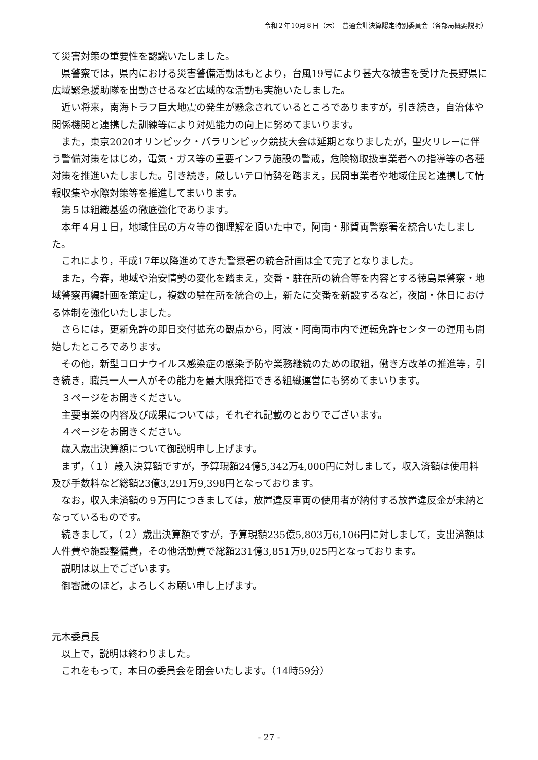令和２年10月８日（木）　普通会計決算認定特別委員会（各部局概要説明）
て災害対策の重要性を認識いたしました。
県警察では，県内における災害警備活動はもとより，台風19号により甚大な被害を受けた長野県に広域緊急援助隊を出動させるなど広域的な活動も実施いたしました。
近い将来，南海トラフ巨大地震の発生が懸念されているところでありますが，引き続き，自治体や関係機関と連携した訓練等により対処能力の向上に努めてまいります。
また，東京2020オリンピック・パラリンピック競技大会は延期となりましたが，聖火リレーに伴う警備対策をはじめ，電気・ガス等の重要インフラ施設の警戒，危険物取扱事業者への指導等の各種対策を推進いたしました。引き続き，厳しいテロ情勢を踏まえ，民間事業者や地域住民と連携して情報収集や水際対策等を推進してまいります。
第５は組織基盤の徹底強化であります。
本年４月１日，地域住民の方々等の御理解を頂いた中で，阿南・那賀両警察署を統合いたしました。
これにより，平成17年以降進めてきた警察署の統合計画は全て完了となりました。
また，今春，地域や治安情勢の変化を踏まえ，交番・駐在所の統合等を内容とする徳島県警察・地域警察再編計画を策定し，複数の駐在所を統合の上，新たに交番を新設するなど，夜間・休日における体制を強化いたしました。
さらには，更新免許の即日交付拡充の観点から，阿波・阿南両市内で運転免許センターの運用も開始したところであります。
その他，新型コロナウイルス感染症の感染予防や業務継続のための取組，働き方改革の推進等，引き続き，職員一人一人がその能力を最大限発揮できる組織運営にも努めてまいります。
３ページをお開きください。
主要事業の内容及び成果については，それぞれ記載のとおりでございます。
４ページをお開きください。
歳入歳出決算額について御説明申し上げます。
まず，（１）歳入決算額ですが，予算現額24億5,342万4,000円に対しまして，収入済額は使用料及び手数料など総額23億3,291万9,398円となっております。
なお，収入未済額の９万円につきましては，放置違反車両の使用者が納付する放置違反金が未納となっているものです。
続きまして，（２）歳出決算額ですが，予算現額235億5,803万6,106円に対しまして，支出済額は人件費や施設整備費，その他活動費で総額231億3,851万9,025円となっております。
説明は以上でございます。
御審議のほど，よろしくお願い申し上げます。
元木委員長
以上で，説明は終わりました。
これをもって，本日の委員会を閉会いたします。（14時59分）
- 27 -